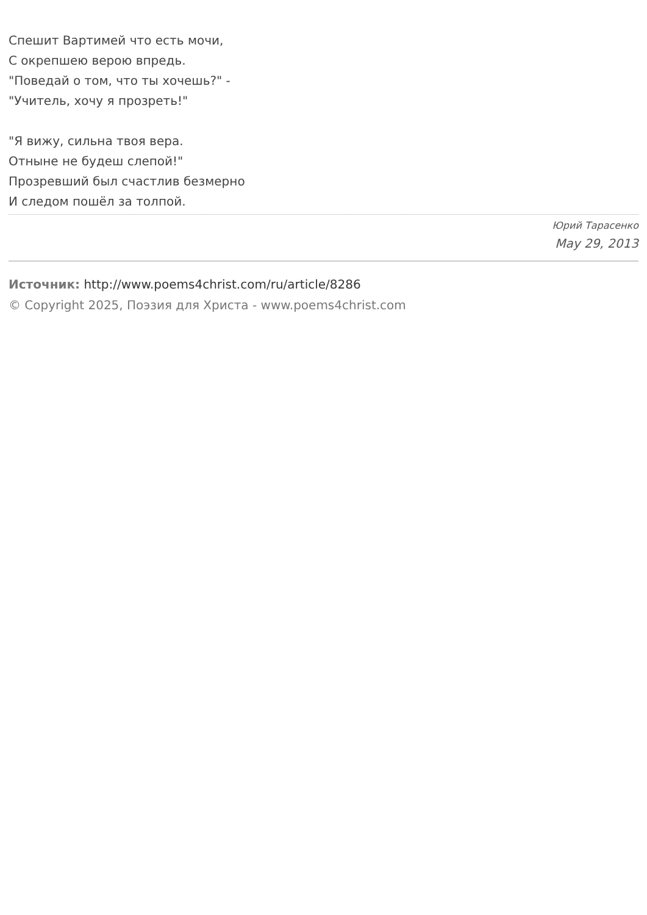Спешит Вартимей что есть мочи,
С окрепшею верою впредь.
"Поведай о том, что ты хочешь?" -
"Учитель, хочу я прозреть!"
"Я вижу, сильна твоя вера.
Отныне не будеш слепой!"
Прозревший был счастлив безмерно
И следом пошёл за толпой.
Юрий Тарасенко
May 29, 2013
Источник: http://www.poems4christ.com/ru/article/8286
© Copyright 2025, Поэзия для Христа - www.poems4christ.com